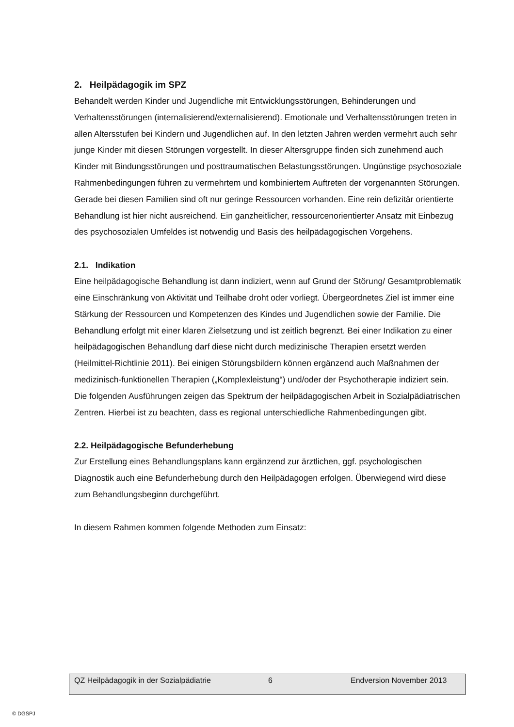2. Heilpädagogik im SPZ
Behandelt werden Kinder und Jugendliche mit Entwicklungsstörungen, Behinderungen und Verhaltensstörungen (internalisierend/externalisierend). Emotionale und Verhaltensstörungen treten in allen Altersstufen bei Kindern und Jugendlichen auf. In den letzten Jahren werden vermehrt auch sehr junge Kinder mit diesen Störungen vorgestellt. In dieser Altersgruppe finden sich zunehmend auch Kinder mit Bindungsstörungen und posttraumatischen Belastungsstörungen. Ungünstige psychosoziale Rahmenbedingungen führen zu vermehrtem und kombiniertem Auftreten der vorgenannten Störungen. Gerade bei diesen Familien sind oft nur geringe Ressourcen vorhanden. Eine rein defizitär orientierte Behandlung ist hier nicht ausreichend. Ein ganzheitlicher, ressourcenorientierter Ansatz mit Einbezug des psychosozialen Umfeldes ist notwendig und Basis des heilpädagogischen Vorgehens.
2.1. Indikation
Eine heilpädagogische Behandlung ist dann indiziert, wenn auf Grund der Störung/ Gesamtproblematik eine Einschränkung von Aktivität und Teilhabe droht oder vorliegt. Übergeordnetes Ziel ist immer eine Stärkung der Ressourcen und Kompetenzen des Kindes und Jugendlichen sowie der Familie. Die Behandlung erfolgt mit einer klaren Zielsetzung und ist zeitlich begrenzt. Bei einer Indikation zu einer heilpädagogischen Behandlung darf diese nicht durch medizinische Therapien ersetzt werden (Heilmittel-Richtlinie 2011). Bei einigen Störungsbildern können ergänzend auch Maßnahmen der medizinisch-funktionellen Therapien („Komplexleistung“) und/oder der Psychotherapie indiziert sein.
Die folgenden Ausführungen zeigen das Spektrum der heilpädagogischen Arbeit in Sozialpädiatrischen Zentren. Hierbei ist zu beachten, dass es regional unterschiedliche Rahmenbedingungen gibt.
2.2. Heilpädagogische Befunderhebung
Zur Erstellung eines Behandlungsplans kann ergänzend zur ärztlichen, ggf. psychologischen Diagnostik auch eine Befunderhebung durch den Heilpädagogen erfolgen. Überwiegend wird diese zum Behandlungsbeginn durchgeführt.
In diesem Rahmen kommen folgende Methoden zum Einsatz:
QZ Heilpädagogik in der Sozialpädiatrie 6 Endversion November 2013
© DGSPJ